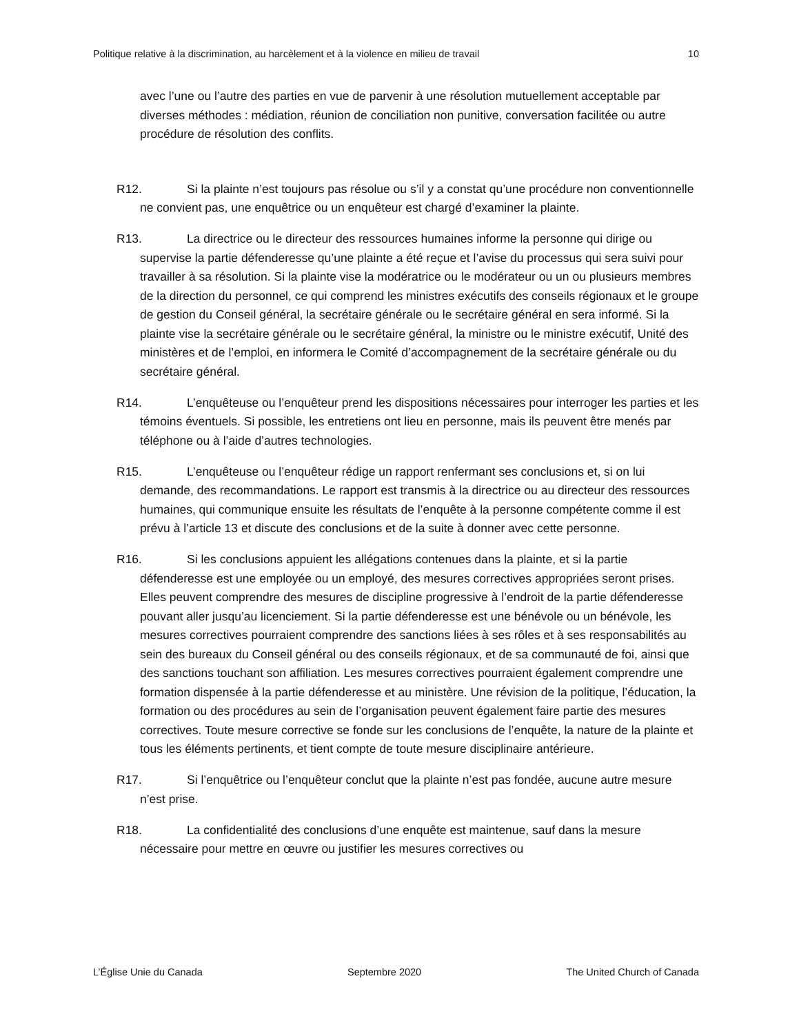Politique relative à la discrimination, au harcèlement et à la violence en milieu de travail 10
avec l’une ou l’autre des parties en vue de parvenir à une résolution mutuellement acceptable par diverses méthodes : médiation, réunion de conciliation non punitive, conversation facilitée ou autre procédure de résolution des conflits.
R12. Si la plainte n’est toujours pas résolue ou s’il y a constat qu’une procédure non conventionnelle ne convient pas, une enquêtrice ou un enquêteur est chargé d’examiner la plainte.
R13. La directrice ou le directeur des ressources humaines informe la personne qui dirige ou supervise la partie défenderesse qu’une plainte a été reçue et l’avise du processus qui sera suivi pour travailler à sa résolution. Si la plainte vise la modératrice ou le modérateur ou un ou plusieurs membres de la direction du personnel, ce qui comprend les ministres exécutifs des conseils régionaux et le groupe de gestion du Conseil général, la secrétaire générale ou le secrétaire général en sera informé. Si la plainte vise la secrétaire générale ou le secrétaire général, la ministre ou le ministre exécutif, Unité des ministères et de l’emploi, en informera le Comité d’accompagnement de la secrétaire générale ou du secrétaire général.
R14. L’enquêteuse ou l’enquêteur prend les dispositions nécessaires pour interroger les parties et les témoins éventuels. Si possible, les entretiens ont lieu en personne, mais ils peuvent être menés par téléphone ou à l’aide d’autres technologies.
R15. L’enquêteuse ou l’enquêteur rédige un rapport renfermant ses conclusions et, si on lui demande, des recommandations. Le rapport est transmis à la directrice ou au directeur des ressources humaines, qui communique ensuite les résultats de l’enquête à la personne compétente comme il est prévu à l’article 13 et discute des conclusions et de la suite à donner avec cette personne.
R16. Si les conclusions appuient les allégations contenues dans la plainte, et si la partie défenderesse est une employée ou un employé, des mesures correctives appropriées seront prises. Elles peuvent comprendre des mesures de discipline progressive à l’endroit de la partie défenderesse pouvant aller jusqu’au licenciement. Si la partie défenderesse est une bénévole ou un bénévole, les mesures correctives pourraient comprendre des sanctions liées à ses rôles et à ses responsabilités au sein des bureaux du Conseil général ou des conseils régionaux, et de sa communauté de foi, ainsi que des sanctions touchant son affiliation. Les mesures correctives pourraient également comprendre une formation dispensée à la partie défenderesse et au ministère. Une révision de la politique, l’éducation, la formation ou des procédures au sein de l’organisation peuvent également faire partie des mesures correctives. Toute mesure corrective se fonde sur les conclusions de l’enquête, la nature de la plainte et tous les éléments pertinents, et tient compte de toute mesure disciplinaire antérieure.
R17. Si l’enquêtrice ou l’enquêteur conclut que la plainte n’est pas fondée, aucune autre mesure n’est prise.
R18. La confidentialité des conclusions d’une enquête est maintenue, sauf dans la mesure nécessaire pour mettre en œuvre ou justifier les mesures correctives ou
L’Église Unie du Canada Septembre 2020 The United Church of Canada